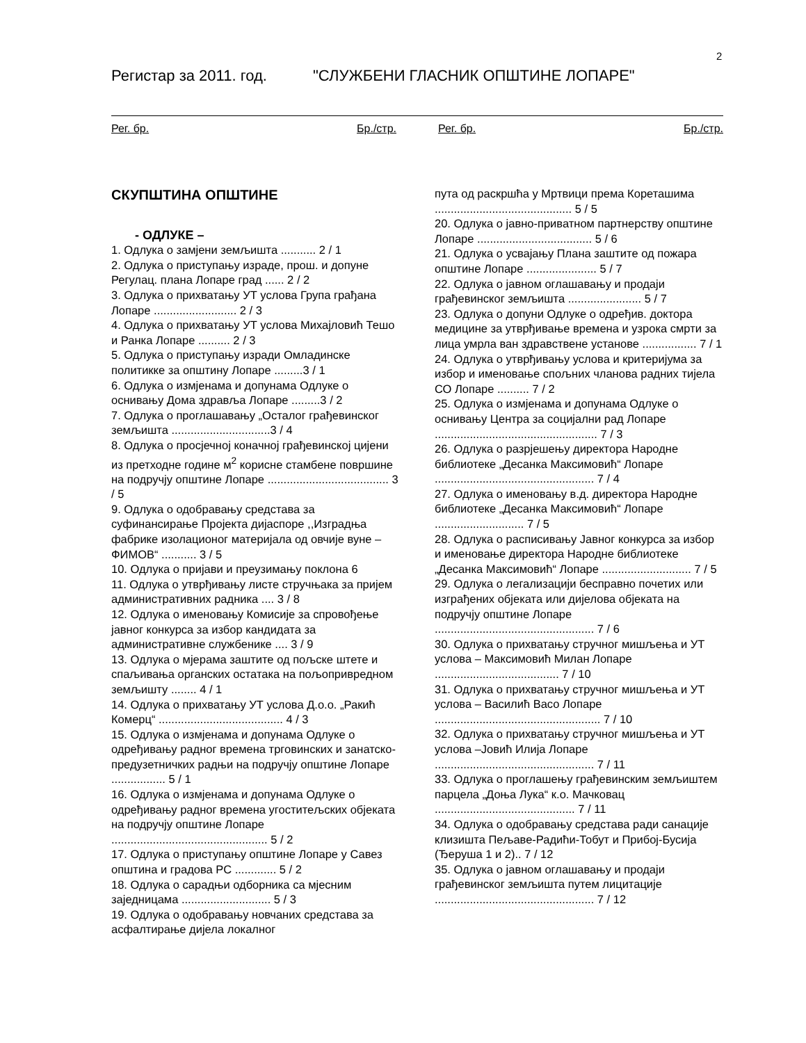2
Регистар за 2011. год. "СЛУЖБЕНИ ГЛАСНИК ОПШТИНЕ ЛОПАРЕ"
Рег. бр. Бр./стр. Рег. бр. Бр./стр.
СКУПШТИНА ОПШТИНЕ
- ОДЛУКЕ –
1. Одлука о замјени земљишта ........... 2 / 1
2. Одлука о приступању израде, прош. и допуне Регулац. плана Лопаре град ...... 2 / 2
3. Одлука о прихватању УТ услова Група грађана Лопаре .......................... 2 / 3
4. Одлука о прихватању УТ услова Михајловић Тешо и Ранка Лопаре .......... 2 / 3
5. Одлука о приступању изради Омладинске политикке за општину Лопаре .........3 / 1
6. Одлука о измјенама и допунама Одлуке о оснивању Дома здравља Лопаре .........3 / 2
7. Одлука о проглашавању „Осталог грађевинског земљишта ...............................3 / 4
8. Одлука о просјечној коначној грађевинској цијени из претходне године м<sup>2</sup> корисне стамбене површине на подручју општине Лопаре ...................................... 3 / 5
9. Одлука о одобравању средстава за суфинансирање Пројекта дијаспоре ,,Изградња фабрике изолационог материјала од овчије вуне – ФИМОВ“ ........... 3 / 5
10. Одлука о пријави и преузимању поклона 6
11. Одлука о утврђивању листе стручњака за пријем административних радника .... 3 / 8
12. Одлука о именовању Комисије за спровођење јавног конкурса за избор кандидата за административне службенике .... 3 / 9
13. Одлука о мјерама заштите од пољске штете и спаљивања органских остатака на пољопривредном земљишту ........ 4 / 1
14. Одлука о прихватању УТ услова Д.о.о. „Ракић Комерц“ ....................................... 4 / 3
15. Одлука о измјенама и допунама Одлуке о одређивању радног времена трговинских и занатско-предузетничких радњи на подручју општине Лопаре ................. 5 / 1
16. Одлука о измјенама и допунама Одлуке о одређивању радног времена угоститељских објеката на подручју општине Лопаре ................................................. 5 / 2
17. Одлука о приступању општине Лопаре у Савез општина и градова РС ............. 5 / 2
18. Одлука о сарадњи одборника са мјесним заједницама ............................ 5 / 3
19. Одлука о одобравању новчаних средстава за асфалтирање дијела локалног
пута од раскршћа у Мртвици према Кореташима ........................................... 5 / 5
20. Одлука о јавно-приватном партнерству општине Лопаре .................................... 5 / 6
21. Одлука о усвајању Плана заштите од пожара општине Лопаре ...................... 5 / 7
22. Одлука о јавном оглашавању и продаји грађевинског земљишта ....................... 5 / 7
23. Одлука о допуни Одлуке о одређив. доктора медицине за утврђивање времена и узрока смрти за лица умрла ван здравствене установе ................. 7 / 1
24. Одлука о утврђивању услова и критеријума за избор и именовање спољних чланова радних тијела СО Лопаре .......... 7 / 2
25. Одлука о измјенама и допунама Одлуке о оснивању Центра за социјални рад Лопаре ................................................... 7 / 3
26. Одлука о разрјешењу директора Народне библиотеке „Десанка Максимовић“ Лопаре .................................................. 7 / 4
27. Одлука о именовању в.д. директора Народне библиотеке „Десанка Максимовић“ Лопаре ............................ 7 / 5
28. Одлука о расписивању Јавног конкурса за избор и именовање директора Народне библиотеке „Десанка Максимовић“ Лопаре ............................ 7 / 5
29. Одлука о легализацији бесправно почетих или изграђених објеката или дијелова објеката на подручју општине Лопаре .................................................. 7 / 6
30. Одлука о прихватању стручног мишљења и УТ услова – Максимовић Милан Лопаре ....................................... 7 / 10
31. Одлука о прихватању стручног мишљења и УТ услова – Василић Васо Лопаре .................................................... 7 / 10
32. Одлука о прихватању стручног мишљења и УТ услова –Јовић Илија Лопаре .................................................. 7 / 11
33. Одлука о проглашењу грађевинским земљиштем парцела „Доња Лука“ к.о. Мачковац ............................................ 7 / 11
34. Одлука о одобравању средстава ради санације клизишта Пељаве-Радићи-Тобут и Прибој-Бусија (Ђеруша 1 и 2).. 7 / 12
35. Одлука о јавном оглашавању и продаји грађевинског земљишта путем лицитације .................................................. 7 / 12